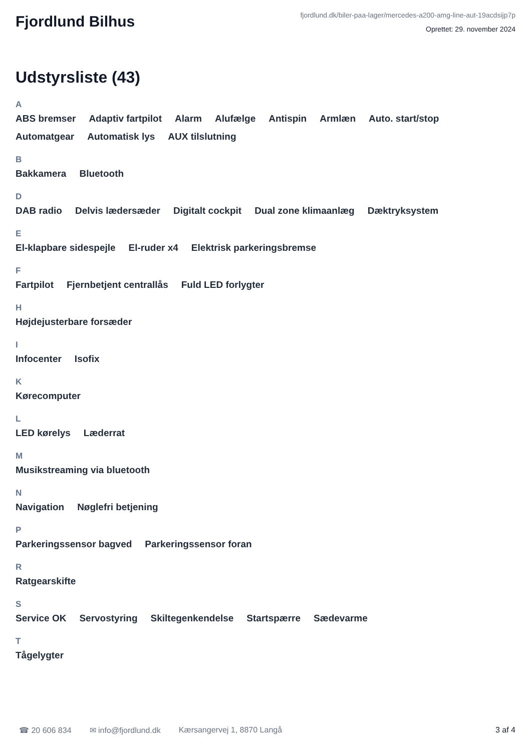Fjordlund Bilhus
fjordlund.dk/biler-paa-lager/mercedes-a200-amg-line-aut-19acdsijp7p
Oprettet: 29. november 2024
Udstyrsliste (43)
A
ABS bremser Adaptiv fartpilot Alarm Alufælge Antispin Armlæn Auto. start/stop Automatgear Automatisk lys AUX tilslutning
B
Bakkamera Bluetooth
D
DAB radio Delvis lædersæder Digitalt cockpit Dual zone klimaanlæg Dæktryksystem
E
El-klapbare sidespejle El-ruder x4 Elektrisk parkeringsbremse
F
Fartpilot Fjernbetjent centrallås Fuld LED forlygter
H
Højdejusterbare forsæder
I
Infocenter Isofix
K
Kørecomputer
L
LED kørelys Læderrat
M
Musikstreaming via bluetooth
N
Navigation Nøglefri betjening
P
Parkeringssensor bagved Parkeringssensor foran
R
Ratgearskifte
S
Service OK Servostyring Skiltegenkendelse Startspærre Sædevarme
T
Tågelygter
☎ 20 606 834 ✉ info@fjordlund.dk Kærsangervej 1, 8870 Langå 3 af 4